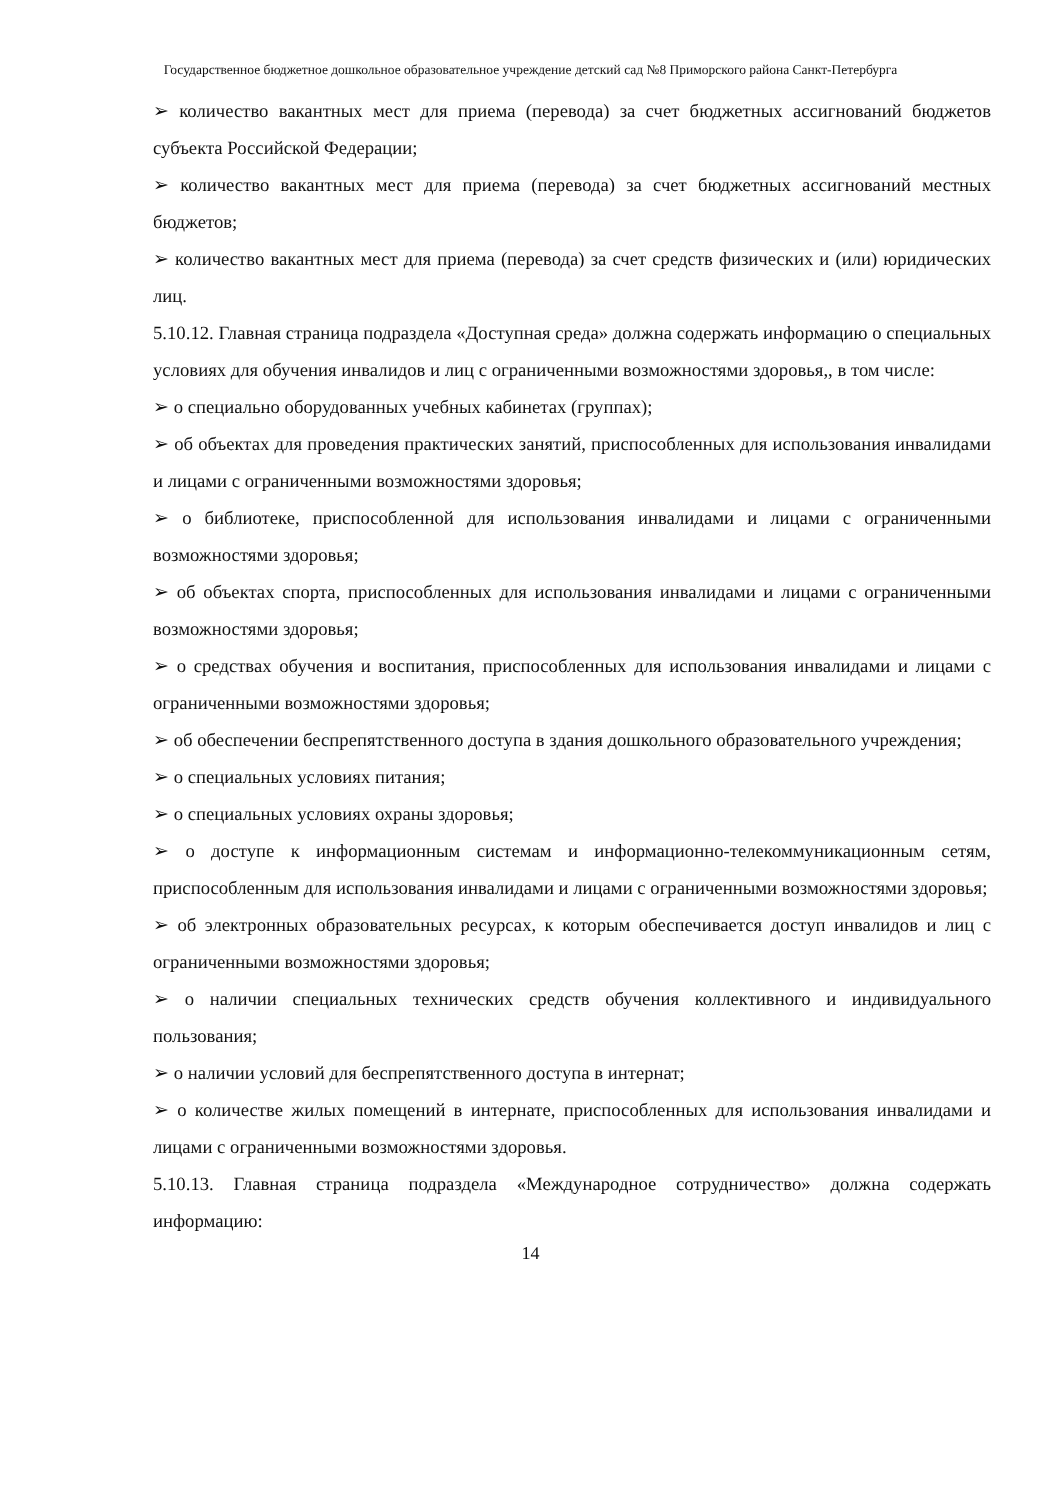Государственное бюджетное дошкольное образовательное учреждение детский сад №8 Приморского района Санкт-Петербурга
➢ количество вакантных мест для приема (перевода) за счет бюджетных ассигнований бюджетов субъекта Российской Федерации;
➢ количество вакантных мест для приема (перевода) за счет бюджетных ассигнований местных бюджетов;
➢ количество вакантных мест для приема (перевода) за счет средств физических и (или) юридических лиц.
5.10.12. Главная страница подраздела «Доступная среда» должна содержать информацию о специальных условиях для обучения инвалидов и лиц с ограниченными возможностями здоровья,, в том числе:
➢ о специально оборудованных учебных кабинетах (группах);
➢ об объектах для проведения практических занятий, приспособленных для использования инвалидами и лицами с ограниченными возможностями здоровья;
➢ о библиотеке, приспособленной для использования инвалидами и лицами с ограниченными возможностями здоровья;
➢ об объектах спорта, приспособленных для использования инвалидами и лицами с ограниченными возможностями здоровья;
➢ о средствах обучения и воспитания, приспособленных для использования инвалидами и лицами с ограниченными возможностями здоровья;
➢ об обеспечении беспрепятственного доступа в здания дошкольного образовательного учреждения;
➢ о специальных условиях питания;
➢ о специальных условиях охраны здоровья;
➢ о доступе к информационным системам и информационно-телекоммуникационным сетям, приспособленным для использования инвалидами и лицами с ограниченными возможностями здоровья;
➢ об электронных образовательных ресурсах, к которым обеспечивается доступ инвалидов и лиц с ограниченными возможностями здоровья;
➢ о наличии специальных технических средств обучения коллективного и индивидуального пользования;
➢ о наличии условий для беспрепятственного доступа в интернат;
➢ о количестве жилых помещений в интернате, приспособленных для использования инвалидами и лицами с ограниченными возможностями здоровья.
5.10.13. Главная страница подраздела «Международное сотрудничество» должна содержать информацию:
14